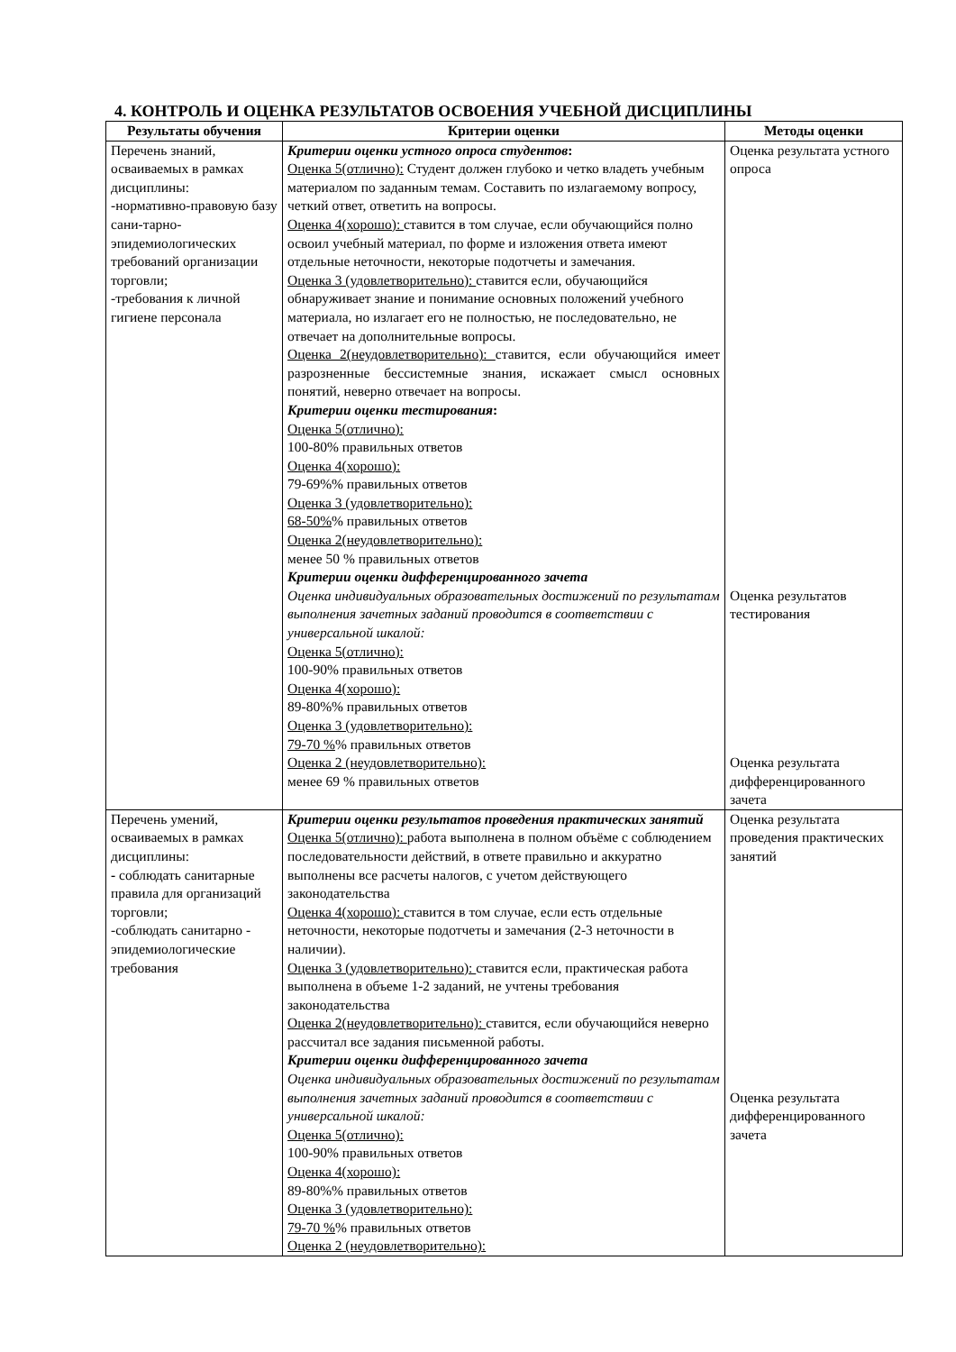4. КОНТРОЛЬ И ОЦЕНКА РЕЗУЛЬТАТОВ ОСВОЕНИЯ УЧЕБНОЙ ДИСЦИПЛИНЫ
| Результаты обучения | Критерии оценки | Методы оценки |
| --- | --- | --- |
| Перечень знаний, осваиваемых в рамках дисциплины: -нормативно-правовую базу сани-тарно-эпидемиологических требований организации торговли; -требования к личной гигиене персонала | Критерии оценки устного опроса студентов : Оценка 5(отлично): Студент должен глубоко и четко владеть учебным материалом по заданным темам. Составить по излагаемому вопросу, четкий ответ, ответить на вопросы. Оценка 4(хорошо): ставится в том случае, если обучающийся полно освоил учебный материал, по форме и изложения ответа имеют отдельные неточности, некоторые подотчеты и замечания. Оценка 3 (удовлетворительно): ставится если, обучающийся обнаруживает знание и понимание основных положений учебного материала, но излагает его не полностью, не последовательно, не отвечает на дополнительные вопросы. Оценка 2(неудовлетворительно): ставится, если обучающийся имеет разрозненные бессистемные знания, искажает смысл основных понятий, неверно отвечает на вопросы. Критерии оценки тестирования : Оценка 5(отлично): 100-80% правильных ответов Оценка 4(хорошо): 79-69%% правильных ответов Оценка 3 (удовлетворительно): 68-50% % правильных ответов Оценка 2(неудовлетворительно): менее 50 % правильных ответов Критерии оценки дифференцированного зачета Оценка индивидуальных образовательных достижений по результатам выполнения зачетных заданий проводится в соответствии с универсальной шкалой: Оценка 5(отлично): 100-90% правильных ответов Оценка 4(хорошо): 89-80%% правильных ответов Оценка 3 (удовлетворительно): 79-70 % % правильных ответов Оценка 2 (неудовлетворительно): менее 69 % правильных ответов | Оценка результата устного опроса Оценка результатов тестирования Оценка результата дифференцированного зачета |
| Перечень умений, осваиваемых в рамках дисциплины: - соблюдать санитарные правила для организаций торговли; -соблюдать санитарно - эпидемиологические требования | Критерии оценки результатов проведения практических занятий Оценка 5(отлично): работа выполнена в полном объёме с соблюдением последовательности действий, в ответе правильно и аккуратно выполнены все расчеты налогов, с учетом действующего законодательства Оценка 4(хорошо): ставится в том случае, если есть отдельные неточности, некоторые подотчеты и замечания (2-3 неточности в наличии). Оценка 3 (удовлетворительно): ставится если, практическая работа выполнена в объеме 1-2 заданий, не учтены требования законодательства Оценка 2(неудовлетворительно): ставится, если обучающийся неверно рассчитал все задания письменной работы. Критерии оценки дифференцированного зачета Оценка индивидуальных образовательных достижений по результатам выполнения зачетных заданий проводится в соответствии с универсальной шкалой: Оценка 5(отлично): 100-90% правильных ответов Оценка 4(хорошо): 89-80%% правильных ответов Оценка 3 (удовлетворительно): 79-70 % % правильных ответов Оценка 2 (неудовлетворительно): | Оценка результата проведения практических занятий Оценка результата дифференцированного зачета |